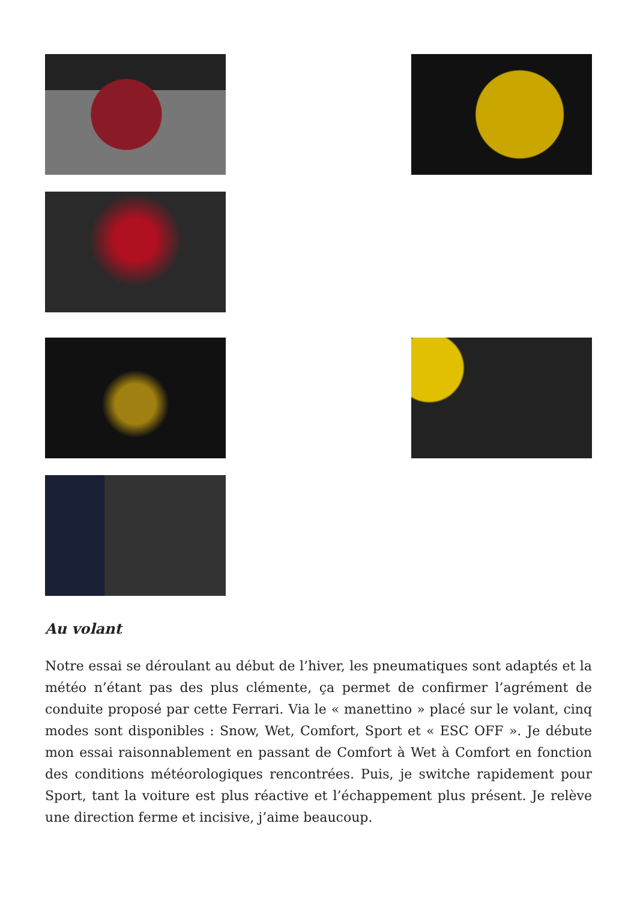Au volant
Notre essai se déroulant au début de l’hiver, les pneumatiques sont adaptés et la météo n’étant pas des plus clémente, ça permet de confirmer l’agrément de conduite proposé par cette Ferrari. Via le « manettino » placé sur le volant, cinq modes sont disponibles : Snow, Wet, Comfort, Sport et « ESC OFF ». Je débute mon essai raisonnablement en passant de Comfort à Wet à Comfort en fonction des conditions météorologiques rencontrées. Puis, je switche rapidement pour Sport, tant la voiture est plus réactive et l’échappement plus présent. Je relève une direction ferme et incisive, j’aime beaucoup.